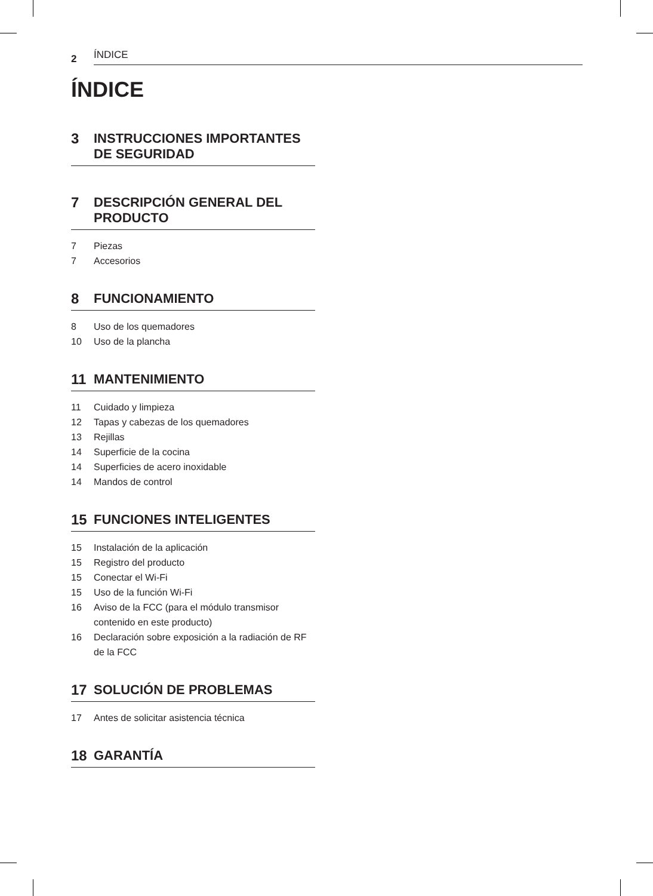2 ÍNDICE
ÍNDICE
3 INSTRUCCIONES IMPORTANTES DE SEGURIDAD
7 DESCRIPCIÓN GENERAL DEL PRODUCTO
7 Piezas
7 Accesorios
8 FUNCIONAMIENTO
8 Uso de los quemadores
10 Uso de la plancha
11 MANTENIMIENTO
11 Cuidado y limpieza
12 Tapas y cabezas de los quemadores
13 Rejillas
14 Superficie de la cocina
14 Superficies de acero inoxidable
14 Mandos de control
15 FUNCIONES INTELIGENTES
15 Instalación de la aplicación
15 Registro del producto
15 Conectar el Wi-Fi
15 Uso de la función Wi-Fi
16 Aviso de la FCC (para el módulo transmisor contenido en este producto)
16 Declaración sobre exposición a la radiación de RF de la FCC
17 SOLUCIÓN DE PROBLEMAS
17 Antes de solicitar asistencia técnica
18 GARANTÍA